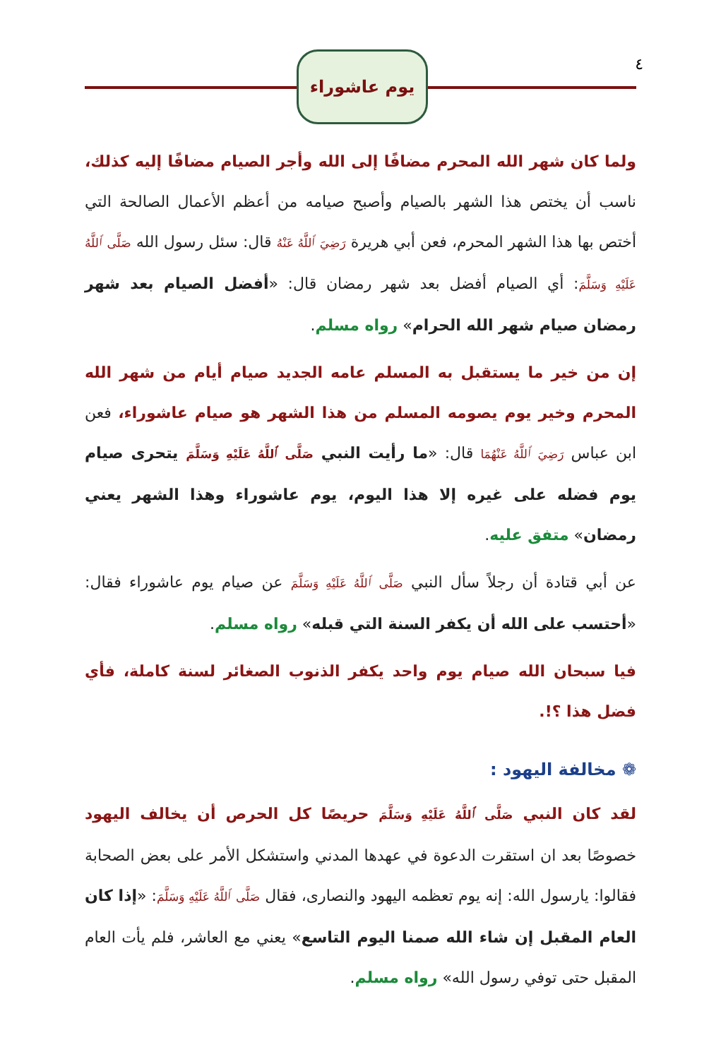٤ يوم عاشوراء
ولما كان شهر الله المحرم مضافًا إلى الله وأجر الصيام مضافًا إليه كذلك، ناسب أن يختص هذا الشهر بالصيام وأصبح صيامه من أعظم الأعمال الصالحة التي أختص بها هذا الشهر المحرم، فعن أبي هريرة رَضِيَ ٱللَّهُ عَنْهُ قال: سئل رسول الله صَلَّى ٱللَّهُ عَلَيْهِ وَسَلَّمَ: أي الصيام أفضل بعد شهر رمضان قال: «أفضل الصيام بعد شهر رمضان صيام شهر الله الحرام» رواه مسلم.
إن من خير ما يستقبل به المسلم عامه الجديد صيام أيام من شهر الله المحرم وخير يوم يصومه المسلم من هذا الشهر هو صيام عاشوراء، فعن ابن عباس رَضِيَ ٱللَّهُ عَنْهُمَا قال: «ما رأيت النبي صَلَّى ٱللَّهُ عَلَيْهِ وَسَلَّمَ يتحرى صيام يوم فضله على غيره إلا هذا اليوم، يوم عاشوراء وهذا الشهر يعني رمضان» متفق عليه.
عن أبي قتادة أن رجلاً سأل النبي صَلَّى ٱللَّهُ عَلَيْهِ وَسَلَّمَ عن صيام يوم عاشوراء فقال: «أحتسب على الله أن يكفر السنة التي قبله» رواه مسلم.
فيا سبحان الله صيام يوم واحد يكفر الذنوب الصغائر لسنة كاملة، فأي فضل هذا ؟!.
❁ مخالفة اليهود :
لقد كان النبي صَلَّى ٱللَّهُ عَلَيْهِ وَسَلَّمَ حريصًا كل الحرص أن يخالف اليهود خصوصًا بعد ان استقرت الدعوة في عهدها المدني واستشكل الأمر على بعض الصحابة فقالوا: يارسول الله: إنه يوم تعظمه اليهود والنصارى، فقال صَلَّى ٱللَّهُ عَلَيْهِ وَسَلَّمَ: «إذا كان العام المقبل إن شاء الله صمنا اليوم التاسع» يعني مع العاشر، فلم يأت العام المقبل حتى توفي رسول الله» رواه مسلم.